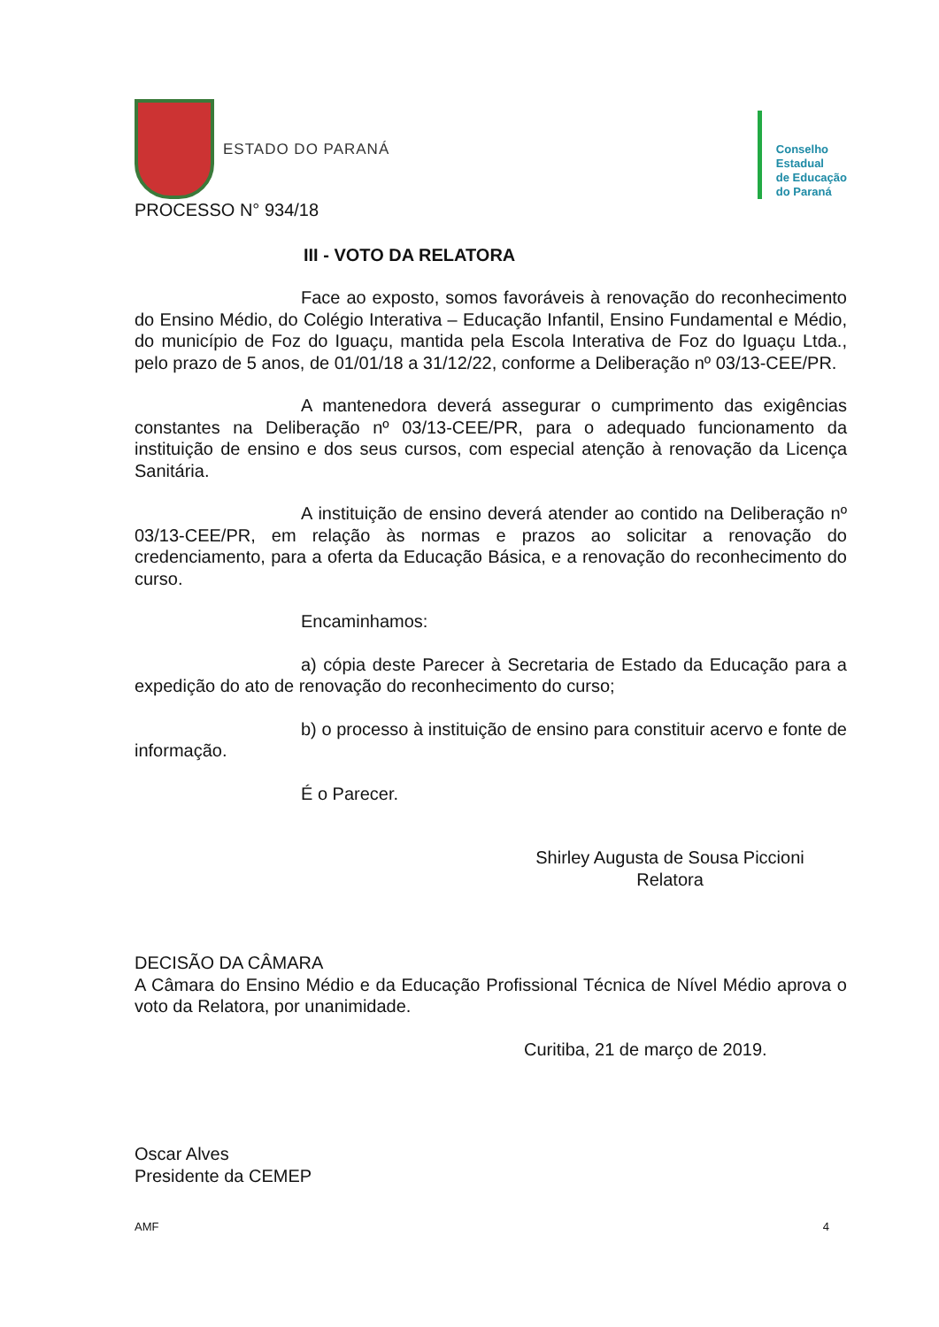ESTADO DO PARANÁ
Conselho
Estadual
de Educação
do Paraná
PROCESSO N° 934/18
III - VOTO DA RELATORA
Face ao exposto, somos favoráveis à renovação do reconhecimento do Ensino Médio, do Colégio Interativa – Educação Infantil, Ensino Fundamental e Médio, do município de Foz do Iguaçu, mantida pela Escola Interativa de Foz do Iguaçu Ltda., pelo prazo de 5 anos, de 01/01/18 a 31/12/22, conforme a Deliberação nº 03/13-CEE/PR.
A mantenedora deverá assegurar o cumprimento das exigências constantes na Deliberação nº 03/13-CEE/PR, para o adequado funcionamento da instituição de ensino e dos seus cursos, com especial atenção à renovação da Licença Sanitária.
A instituição de ensino deverá atender ao contido na Deliberação nº 03/13-CEE/PR, em relação às normas e prazos ao solicitar a renovação do credenciamento, para a oferta da Educação Básica, e a renovação do reconhecimento do curso.
Encaminhamos:
a) cópia deste Parecer à Secretaria de Estado da Educação para a expedição do ato de renovação do reconhecimento do curso;
b) o processo à instituição de ensino para constituir acervo e fonte de informação.
É o Parecer.
Shirley Augusta de Sousa Piccioni
Relatora
DECISÃO DA CÂMARA
A Câmara do Ensino Médio e da Educação Profissional Técnica de Nível Médio aprova o voto da Relatora, por unanimidade.
Curitiba, 21 de março de 2019.
Oscar Alves
Presidente da CEMEP
AMF 4